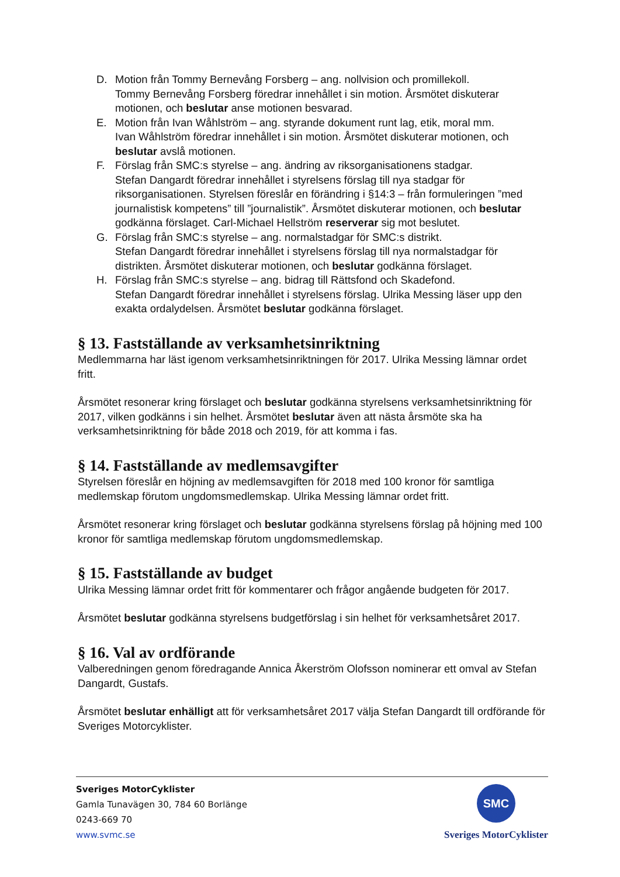D. Motion från Tommy Bernevång Forsberg – ang. nollvision och promillekoll.
Tommy Bernevång Forsberg föredrar innehållet i sin motion. Årsmötet diskuterar motionen, och beslutar anse motionen besvarad.
E. Motion från Ivan Wåhlström – ang. styrande dokument runt lag, etik, moral mm.
Ivan Wåhlström föredrar innehållet i sin motion. Årsmötet diskuterar motionen, och beslutar avslå motionen.
F. Förslag från SMC:s styrelse – ang. ändring av riksorganisationens stadgar.
Stefan Dangardt föredrar innehållet i styrelsens förslag till nya stadgar för riksorganisationen. Styrelsen föreslår en förändring i §14:3 – från formuleringen ”med journalistisk kompetens” till ”journalistik”. Årsmötet diskuterar motionen, och beslutar godkänna förslaget. Carl-Michael Hellström reserverar sig mot beslutet.
G. Förslag från SMC:s styrelse – ang. normalstadgar för SMC:s distrikt.
Stefan Dangardt föredrar innehållet i styrelsens förslag till nya normalstadgar för distrikten. Årsmötet diskuterar motionen, och beslutar godkänna förslaget.
H. Förslag från SMC:s styrelse – ang. bidrag till Rättsfond och Skadefond.
Stefan Dangardt föredrar innehållet i styrelsens förslag. Ulrika Messing läser upp den exakta ordalydelsen. Årsmötet beslutar godkänna förslaget.
§ 13. Fastställande av verksamhetsinriktning
Medlemmarna har läst igenom verksamhetsinriktningen för 2017. Ulrika Messing lämnar ordet fritt.
Årsmötet resonerar kring förslaget och beslutar godkänna styrelsens verksamhetsinriktning för 2017, vilken godkänns i sin helhet. Årsmötet beslutar även att nästa årsmöte ska ha verksamhetsinriktning för både 2018 och 2019, för att komma i fas.
§ 14. Fastställande av medlemsavgifter
Styrelsen föreslår en höjning av medlemsavgiften för 2018 med 100 kronor för samtliga medlemskap förutom ungdomsmedlemskap. Ulrika Messing lämnar ordet fritt.
Årsmötet resonerar kring förslaget och beslutar godkänna styrelsens förslag på höjning med 100 kronor för samtliga medlemskap förutom ungdomsmedlemskap.
§ 15. Fastställande av budget
Ulrika Messing lämnar ordet fritt för kommentarer och frågor angående budgeten för 2017.
Årsmötet beslutar godkänna styrelsens budgetförslag i sin helhet för verksamhetsåret 2017.
§ 16. Val av ordförande
Valberedningen genom föredragande Annica Åkerström Olofsson nominerar ett omval av Stefan Dangardt, Gustafs.
Årsmötet beslutar enhälligt att för verksamhetsåret 2017 välja Stefan Dangardt till ordförande för Sveriges Motorcyklister.
Sveriges MotorCyklister
Gamla Tunavägen 30, 784 60 Borlänge
0243-669 70
www.svmc.se
SMC
Sveriges MotorCyklister